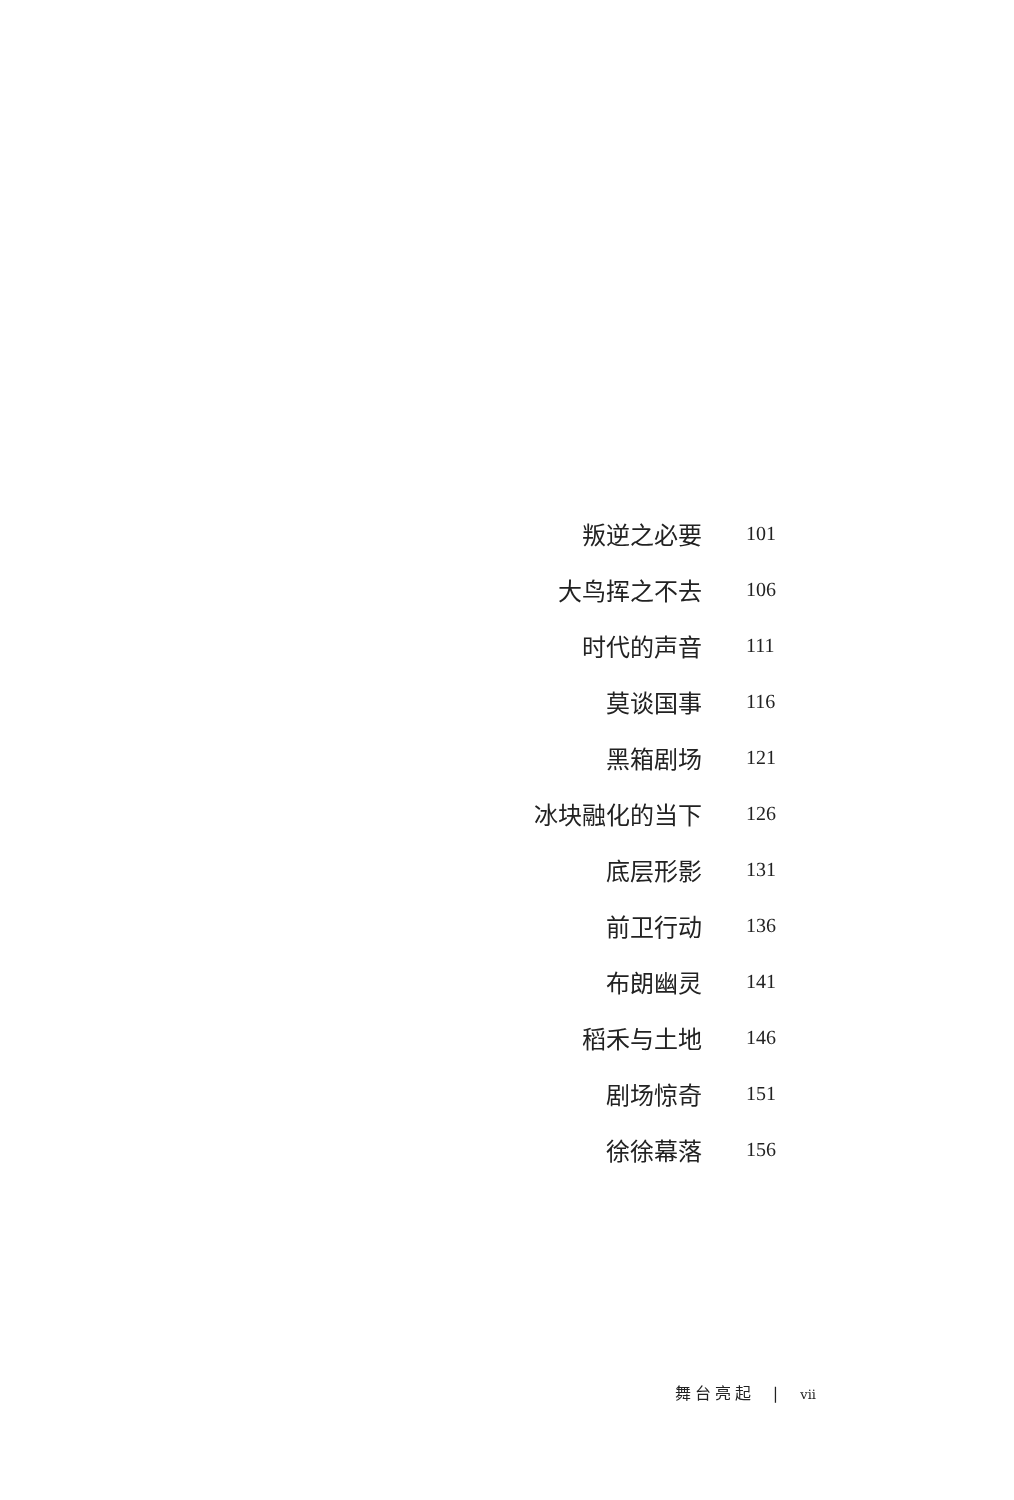叛逆之必要 101
大鸟挥之不去 106
时代的声音 111
莫谈国事 116
黑箱剧场 121
冰块融化的当下 126
底层形影 131
前卫行动 136
布朗幽灵 141
稻禾与土地 146
剧场惊奇 151
徐徐幕落 156
舞台亮起 | vii